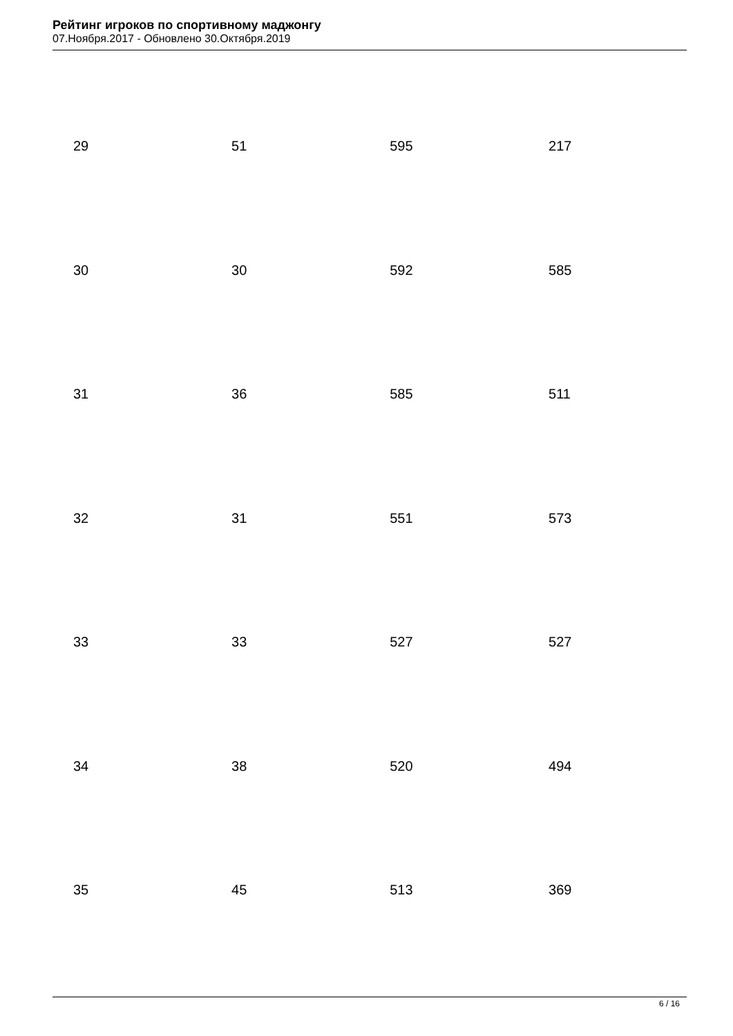Рейтинг игроков по спортивному маджонгу
07.Ноября.2017 - Обновлено 30.Октября.2019
| 29 | 51 | 595 | 217 |
| 30 | 30 | 592 | 585 |
| 31 | 36 | 585 | 511 |
| 32 | 31 | 551 | 573 |
| 33 | 33 | 527 | 527 |
| 34 | 38 | 520 | 494 |
| 35 | 45 | 513 | 369 |
6 / 16